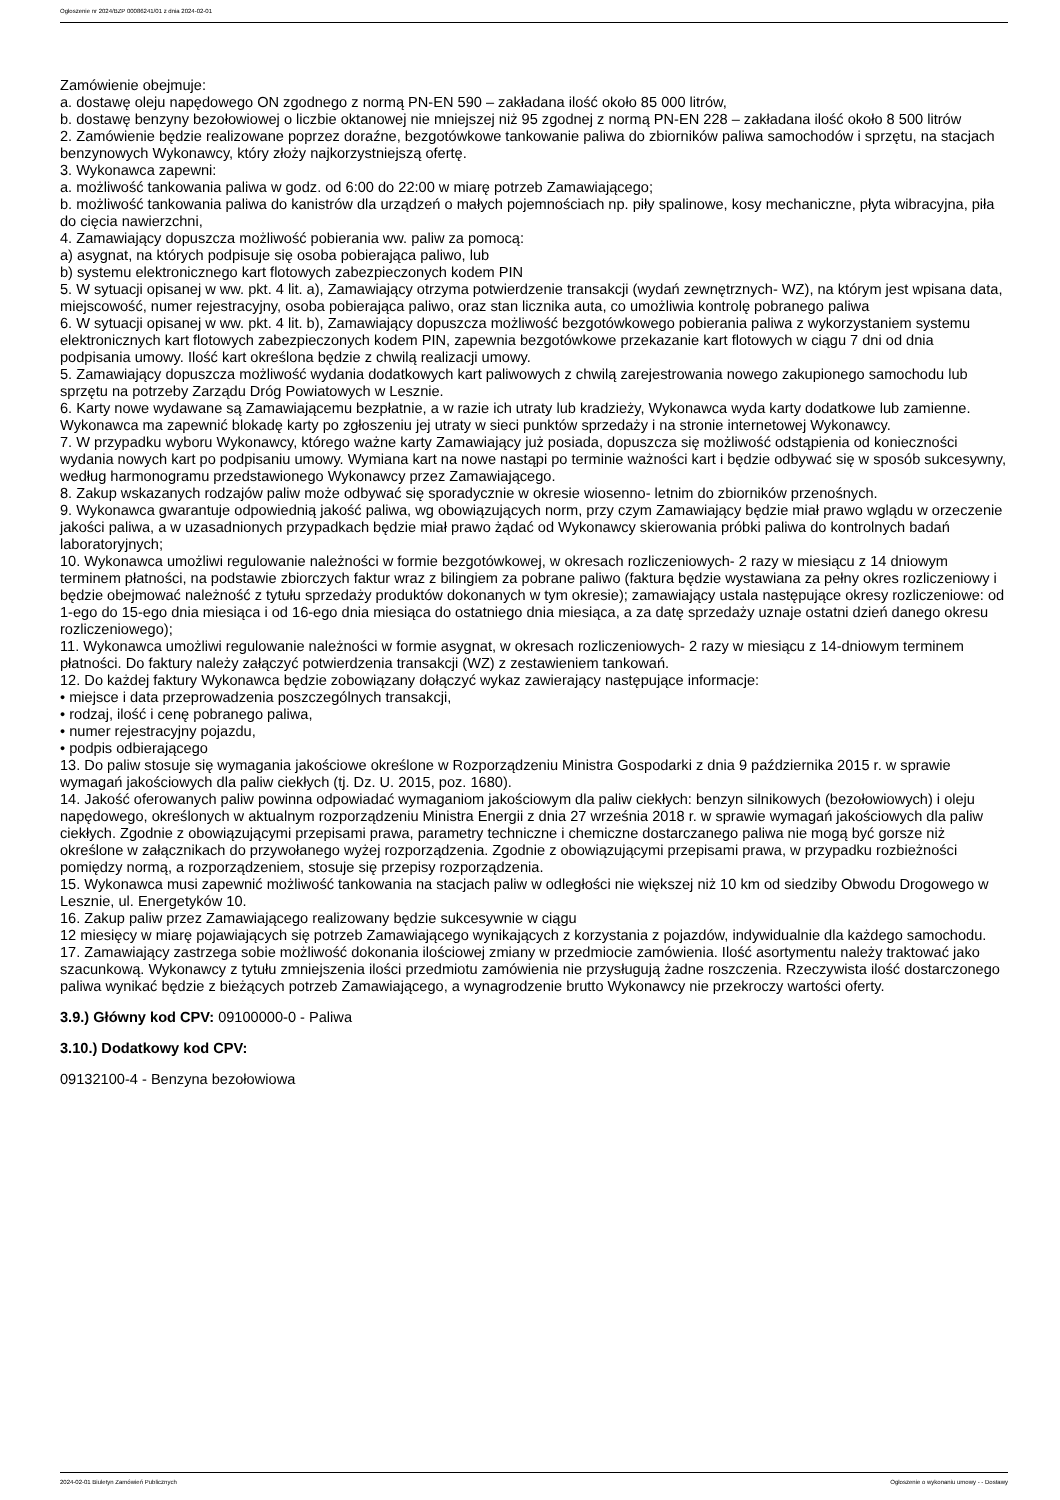Ogłoszenie nr 2024/BZP 00086241/01 z dnia 2024-02-01
Zamówienie obejmuje:
a. dostawę oleju napędowego ON zgodnego z normą PN-EN 590 – zakładana ilość około 85 000 litrów,
b. dostawę benzyny bezołowiowej o liczbie oktanowej nie mniejszej niż 95 zgodnej z normą PN-EN 228 – zakładana ilość około 8 500 litrów
2. Zamówienie będzie realizowane poprzez doraźne, bezgotówkowe tankowanie paliwa do zbiorników paliwa samochodów i sprzętu, na stacjach benzynowych Wykonawcy, który złoży najkorzystniejszą ofertę.
3. Wykonawca zapewni:
a. możliwość tankowania paliwa w godz. od 6:00 do 22:00 w miarę potrzeb Zamawiającego;
b. możliwość tankowania paliwa do kanistrów dla urządzeń o małych pojemnościach np. piły spalinowe, kosy mechaniczne, płyta wibracyjna, piła do cięcia nawierzchni,
4. Zamawiający dopuszcza możliwość pobierania ww. paliw za pomocą:
a) asygnat, na których podpisuje się osoba pobierająca paliwo, lub
b) systemu elektronicznego kart flotowych zabezpieczonych kodem PIN
5. W sytuacji opisanej w ww. pkt. 4 lit. a), Zamawiający otrzyma potwierdzenie transakcji (wydań zewnętrznych- WZ), na którym jest wpisana data, miejscowość, numer rejestracyjny, osoba pobierająca paliwo, oraz stan licznika auta, co umożliwia kontrolę pobranego paliwa
6. W sytuacji opisanej w ww. pkt. 4 lit. b), Zamawiający dopuszcza możliwość bezgotówkowego pobierania paliwa z wykorzystaniem systemu elektronicznych kart flotowych zabezpieczonych kodem PIN, zapewnia bezgotówkowe przekazanie kart flotowych w ciągu 7 dni od dnia podpisania umowy. Ilość kart określona będzie z chwilą realizacji umowy.
5. Zamawiający dopuszcza możliwość wydania dodatkowych kart paliwowych z chwilą zarejestrowania nowego zakupionego samochodu lub sprzętu na potrzeby Zarządu Dróg Powiatowych w Lesznie.
6. Karty nowe wydawane są Zamawiającemu bezpłatnie, a w razie ich utraty lub kradzieży, Wykonawca wyda karty dodatkowe lub zamienne. Wykonawca ma zapewnić blokadę karty po zgłoszeniu jej utraty w sieci punktów sprzedaży i na stronie internetowej Wykonawcy.
7. W przypadku wyboru Wykonawcy, którego ważne karty Zamawiający już posiada, dopuszcza się możliwość odstąpienia od konieczności wydania nowych kart po podpisaniu umowy. Wymiana kart na nowe nastąpi po terminie ważności kart i będzie odbywać się w sposób sukcesywny, według harmonogramu przedstawionego Wykonawcy przez Zamawiającego.
8. Zakup wskazanych rodzajów paliw może odbywać się sporadycznie w okresie wiosenno- letnim do zbiorników przenośnych.
9. Wykonawca gwarantuje odpowiednią jakość paliwa, wg obowiązujących norm, przy czym Zamawiający będzie miał prawo wglądu w orzeczenie jakości paliwa, a w uzasadnionych przypadkach będzie miał prawo żądać od Wykonawcy skierowania próbki paliwa do kontrolnych badań laboratoryjnych;
10. Wykonawca umożliwi regulowanie należności w formie bezgotówkowej, w okresach rozliczeniowych- 2 razy w miesiącu z 14 dniowym terminem płatności, na podstawie zbiorczych faktur wraz z bilingiem za pobrane paliwo (faktura będzie wystawiana za pełny okres rozliczeniowy i będzie obejmować należność z tytułu sprzedaży produktów dokonanych w tym okresie); zamawiający ustala następujące okresy rozliczeniowe: od 1-ego do 15-ego dnia miesiąca i od 16-ego dnia miesiąca do ostatniego dnia miesiąca, a za datę sprzedaży uznaje ostatni dzień danego okresu rozliczeniowego);
11. Wykonawca umożliwi regulowanie należności w formie asygnat, w okresach rozliczeniowych- 2 razy w miesiącu z 14-dniowym terminem płatności. Do faktury należy załączyć potwierdzenia transakcji (WZ) z zestawieniem tankowań.
12. Do każdej faktury Wykonawca będzie zobowiązany dołączyć wykaz zawierający następujące informacje:
• miejsce i data przeprowadzenia poszczególnych transakcji,
• rodzaj, ilość i cenę pobranego paliwa,
• numer rejestracyjny pojazdu,
• podpis odbierającego
13. Do paliw stosuje się wymagania jakościowe określone w Rozporządzeniu Ministra Gospodarki z dnia 9 października 2015 r. w sprawie wymagań jakościowych dla paliw ciekłych (tj. Dz. U. 2015, poz. 1680).
14. Jakość oferowanych paliw powinna odpowiadać wymaganiom jakościowym dla paliw ciekłych: benzyn silnikowych (bezołowiowych) i oleju napędowego, określonych w aktualnym rozporządzeniu Ministra Energii z dnia 27 września 2018 r. w sprawie wymagań jakościowych dla paliw ciekłych. Zgodnie z obowiązującymi przepisami prawa, parametry techniczne i chemiczne dostarczanego paliwa nie mogą być gorsze niż określone w załącznikach do przywołanego wyżej rozporządzenia. Zgodnie z obowiązującymi przepisami prawa, w przypadku rozbieżności pomiędzy normą, a rozporządzeniem, stosuje się przepisy rozporządzenia.
15. Wykonawca musi zapewnić możliwość tankowania na stacjach paliw w odległości nie większej niż 10 km od siedziby Obwodu Drogowego w Lesznie, ul. Energetyków 10.
16. Zakup paliw przez Zamawiającego realizowany będzie sukcesywnie w ciągu
12 miesięcy w miarę pojawiających się potrzeb Zamawiającego wynikających z korzystania z pojazdów, indywidualnie dla każdego samochodu.
17. Zamawiający zastrzega sobie możliwość dokonania ilościowej zmiany w przedmiocie zamówienia. Ilość asortymentu należy traktować jako szacunkową. Wykonawcy z tytułu zmniejszenia ilości przedmiotu zamówienia nie przysługują żadne roszczenia. Rzeczywista ilość dostarczonego paliwa wynikać będzie z bieżących potrzeb Zamawiającego, a wynagrodzenie brutto Wykonawcy nie przekroczy wartości oferty.
3.9.) Główny kod CPV: 09100000-0 - Paliwa
3.10.) Dodatkowy kod CPV:
09132100-4 - Benzyna bezołowiowa
2024-02-01 Biuletyn Zamówień Publicznych Ogłoszenie o wykonaniu umowy - - Dostawy